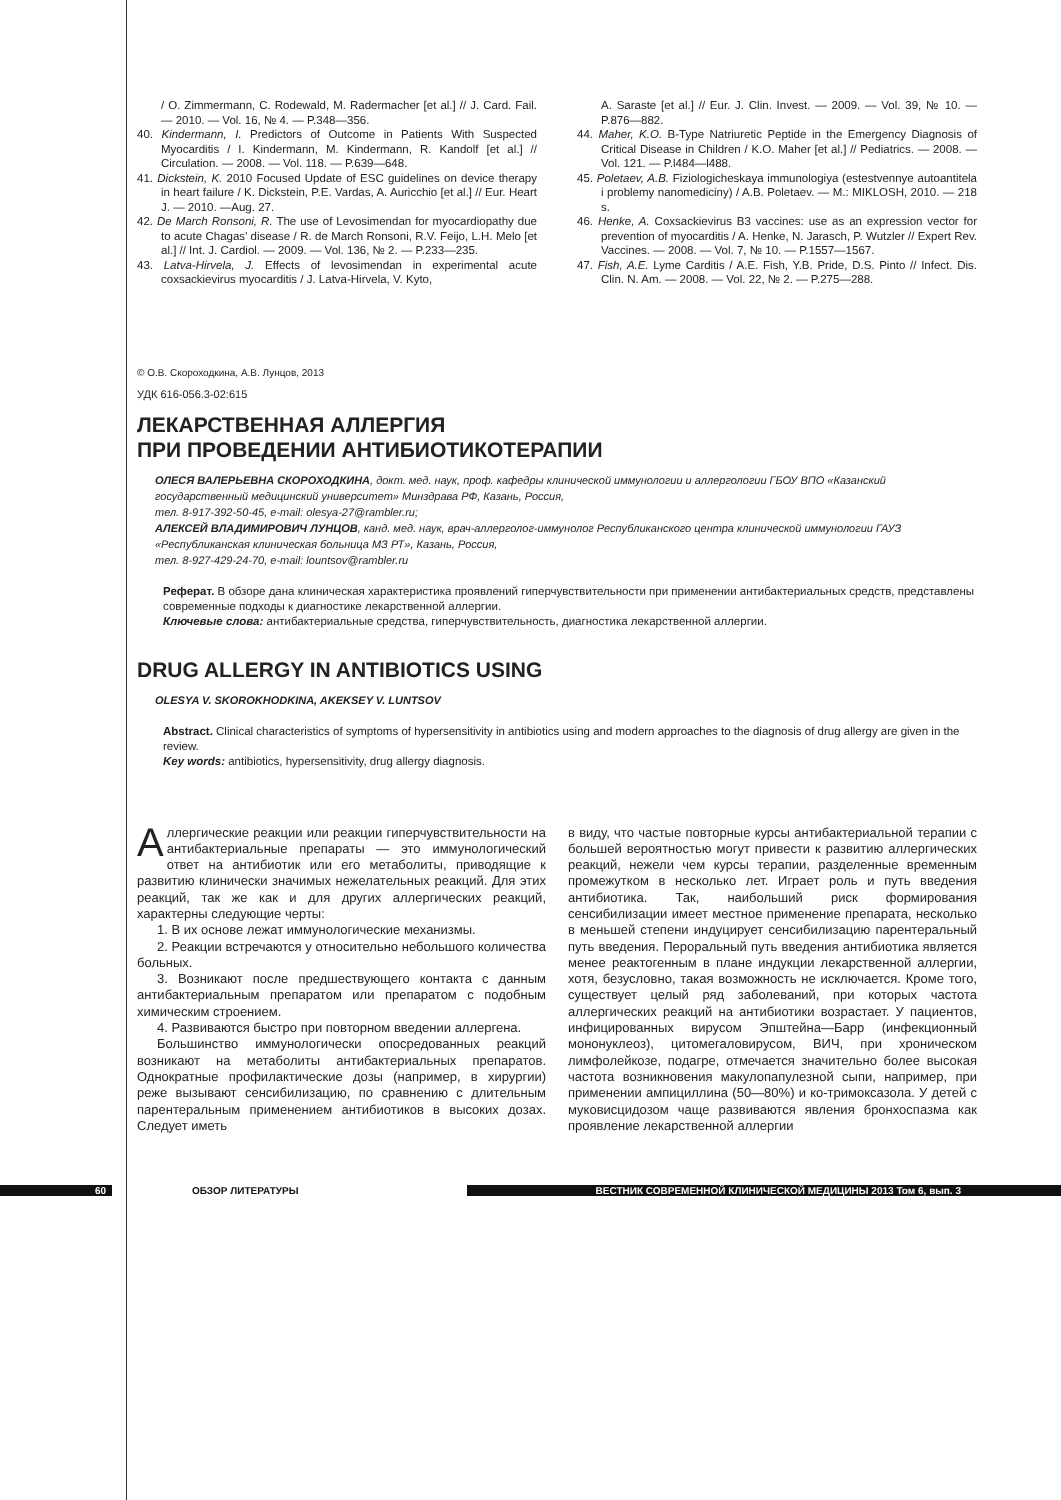/ O. Zimmermann, C. Rodewald, M. Radermacher [et al.] // J. Card. Fail. — 2010. — Vol. 16, № 4. — P.348—356.
40. Kindermann, I. Predictors of Outcome in Patients With Suspected Myocarditis / I. Kindermann, M. Kindermann, R. Kandolf [et al.] // Circulation. — 2008. — Vol. 118. — P.639—648.
41. Dickstein, K. 2010 Focused Update of ESC guidelines on device therapy in heart failure / K. Dickstein, P.E. Vardas, A. Auricchio [et al.] // Eur. Heart J. — 2010. —Aug. 27.
42. De March Ronsoni, R. The use of Levosimendan for myocardiopathy due to acute Chagas’ disease / R. de March Ronsoni, R.V. Feijo, L.H. Melo [et al.] // Int. J. Cardiol. — 2009. — Vol. 136, № 2. — P.233—235.
43. Latva-Hirvela, J. Effects of levosimendan in experimental acute coxsackievirus myocarditis / J. Latva-Hirvela, V. Kyto,
A. Saraste [et al.] // Eur. J. Clin. Invest. — 2009. — Vol. 39, № 10. — P.876—882.
44. Maher, K.O. B-Type Natriuretic Peptide in the Emergency Diagnosis of Critical Disease in Children / K.O. Maher [et al.] // Pediatrics. — 2008. — Vol. 121. — P.l484—l488.
45. Poletaev, A.B. Fiziologicheskaya immunologiya (estestvennye autoantitela i problemy nanomediciny) / A.B. Poletaev. — M.: MIKLOSH, 2010. — 218 s.
46. Henke, A. Coxsackievirus B3 vaccines: use as an expression vector for prevention of myocarditis / A. Henke, N. Jarasch, P. Wutzler // Expert Rev. Vaccines. — 2008. — Vol. 7, № 10. — P.1557—1567.
47. Fish, A.E. Lyme Carditis / A.E. Fish, Y.B. Pride, D.S. Pinto // Infect. Dis. Clin. N. Am. — 2008. — Vol. 22, № 2. — P.275—288.
© О.В. Скороходкина, А.В. Лунцов, 2013
УДК 616-056.3-02:615
ЛЕКАРСТВЕННАЯ АЛЛЕРГИЯ
ПРИ ПРОВЕДЕНИИ АНТИБИОТИКОТЕРАПИИ
ОЛЕСЯ ВАЛЕРЬЕВНА СКОРОХОДКИНА, докт. мед. наук, проф. кафедры клинической иммунологии и аллергологии ГБОУ ВПО «Казанский государственный медицинский университет» Минздрава РФ, Казань, Россия,
тел. 8-917-392-50-45, e-mail: olesya-27@rambler.ru;
АЛЕКСЕЙ ВЛАДИМИРОВИЧ ЛУНЦОВ, канд. мед. наук, врач-аллерголог-иммунолог Республиканского центра клинической иммунологии ГАУЗ «Республиканская клиническая больница МЗ РТ», Казань, Россия,
тел. 8-927-429-24-70, e-mail: lountsov@rambler.ru
Реферат. В обзоре дана клиническая характеристика проявлений гиперчувствительности при применении антибактериальных средств, представлены современные подходы к диагностике лекарственной аллергии.
Ключевые слова: антибактериальные средства, гиперчувствительность, диагностика лекарственной аллергии.
DRUG ALLERGY IN ANTIBIOTICS USING
OLESYA V. SKOROKHODKINA, AKEKSEY V. LUNTSOV
Abstract. Clinical characteristics of symptoms of hypersensitivity in antibiotics using and modern approaches to the diagnosis of drug allergy are given in the review.
Key words: antibiotics, hypersensitivity, drug allergy diagnosis.
Аллергические реакции или реакции гиперчувствительности на антибактериальные препараты — это иммунологический ответ на антибиотик или его метаболиты, приводящие к развитию клинически значимых нежелательных реакций. Для этих реакций, так же как и для других аллергических реакций, характерны следующие черты:
1. В их основе лежат иммунологические механизмы.
2. Реакции встречаются у относительно небольшого количества больных.
3. Возникают после предшествующего контакта с данным антибактериальным препаратом или препаратом с подобным химическим строением.
4. Развиваются быстро при повторном введении аллергена.
Большинство иммунологически опосредованных реакций возникают на метаболиты антибактериальных препаратов. Однократные профилактические дозы (например, в хирургии) реже вызывают сенсибилизацию, по сравнению с длительным парентеральным применением антибиотиков в высоких дозах. Следует иметь
в виду, что частые повторные курсы антибактериальной терапии с большей вероятностью могут привести к развитию аллергических реакций, нежели чем курсы терапии, разделенные временным промежутком в несколько лет. Играет роль и путь введения антибиотика. Так, наибольший риск формирования сенсибилизации имеет местное применение препарата, несколько в меньшей степени индуцирует сенсибилизацию парентеральный путь введения. Пероральный путь введения антибиотика является менее реактогенным в плане индукции лекарственной аллергии, хотя, безусловно, такая возможность не исключается. Кроме того, существует целый ряд заболеваний, при которых частота аллергических реакций на антибиотики возрастает. У пациентов, инфицированных вирусом Эпштейна—Барр (инфекционный мононуклеоз), цитомегаловирусом, ВИЧ, при хроническом лимфолейкозе, подагре, отмечается значительно более высокая частота возникновения макулопапулезной сыпи, например, при применении ампициллина (50—80%) и ко-тримоксазола. У детей с муковисцидозом чаще развиваются явления бронхоспазма как проявление лекарственной аллергии
60 ОБЗОР ЛИТЕРАТУРЫ ВЕСТНИК СОВРЕМЕННОЙ КЛИНИЧЕСКОЙ МЕДИЦИНЫ 2013 Том 6, вып. 3